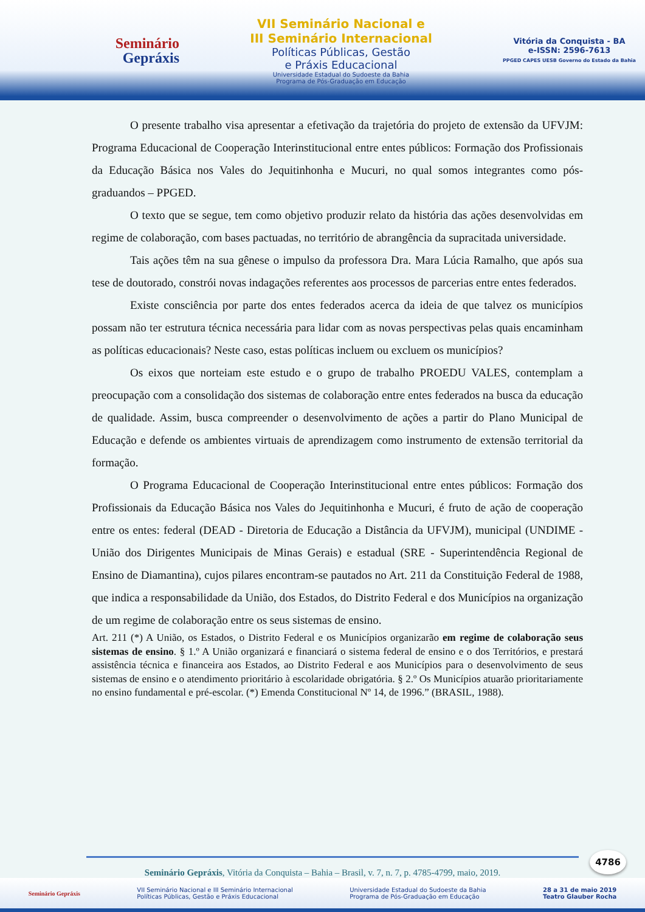Seminário
Gepráxis
VII Seminário Nacional e
III Seminário Internacional
Políticas Públicas, Gestão
e Práxis Educacional
Universidade Estadual do Sudoeste da Bahia
Programa de Pós-Graduação em Educação
Vitória da Conquista - BA
e-ISSN: 2596-7613
PPGED CAPES UESB Governo do Estado da Bahia
O presente trabalho visa apresentar a efetivação da trajetória do projeto de extensão da UFVJM: Programa Educacional de Cooperação Interinstitucional entre entes públicos: Formação dos Profissionais da Educação Básica nos Vales do Jequitinhonha e Mucuri, no qual somos integrantes como pós-graduandos – PPGED.
O texto que se segue, tem como objetivo produzir relato da história das ações desenvolvidas em regime de colaboração, com bases pactuadas, no território de abrangência da supracitada universidade.
Tais ações têm na sua gênese o impulso da professora Dra. Mara Lúcia Ramalho, que após sua tese de doutorado, constrói novas indagações referentes aos processos de parcerias entre entes federados.
Existe consciência por parte dos entes federados acerca da ideia de que talvez os municípios possam não ter estrutura técnica necessária para lidar com as novas perspectivas pelas quais encaminham as políticas educacionais? Neste caso, estas políticas incluem ou excluem os municípios?
Os eixos que norteiam este estudo e o grupo de trabalho PROEDU VALES, contemplam a preocupação com a consolidação dos sistemas de colaboração entre entes federados na busca da educação de qualidade. Assim, busca compreender o desenvolvimento de ações a partir do Plano Municipal de Educação e defende os ambientes virtuais de aprendizagem como instrumento de extensão territorial da formação.
O Programa Educacional de Cooperação Interinstitucional entre entes públicos: Formação dos Profissionais da Educação Básica nos Vales do Jequitinhonha e Mucuri, é fruto de ação de cooperação entre os entes: federal (DEAD - Diretoria de Educação a Distância da UFVJM), municipal (UNDIME - União dos Dirigentes Municipais de Minas Gerais) e estadual (SRE - Superintendência Regional de Ensino de Diamantina), cujos pilares encontram-se pautados no Art. 211 da Constituição Federal de 1988, que indica a responsabilidade da União, dos Estados, do Distrito Federal e dos Municípios na organização de um regime de colaboração entre os seus sistemas de ensino.
Art. 211 (*) A União, os Estados, o Distrito Federal e os Municípios organizarão em regime de colaboração seus sistemas de ensino. § 1.º A União organizará e financiará o sistema federal de ensino e o dos Territórios, e prestará assistência técnica e financeira aos Estados, ao Distrito Federal e aos Municípios para o desenvolvimento de seus sistemas de ensino e o atendimento prioritário à escolaridade obrigatória. § 2.º Os Municípios atuarão prioritariamente no ensino fundamental e pré-escolar. (*) Emenda Constitucional Nº 14, de 1996.” (BRASIL, 1988).
4786
Seminário Gepráxis, Vitória da Conquista – Bahia – Brasil, v. 7, n. 7, p. 4785-4799, maio, 2019.
Seminário Gepráxis VII Seminário Nacional e III Seminário Internacional
Políticas Públicas, Gestão e Práxis Educacional Universidade Estadual do Sudoeste da Bahia
Programa de Pós-Graduação em Educação 28 a 31 de maio 2019
Teatro Glauber Rocha